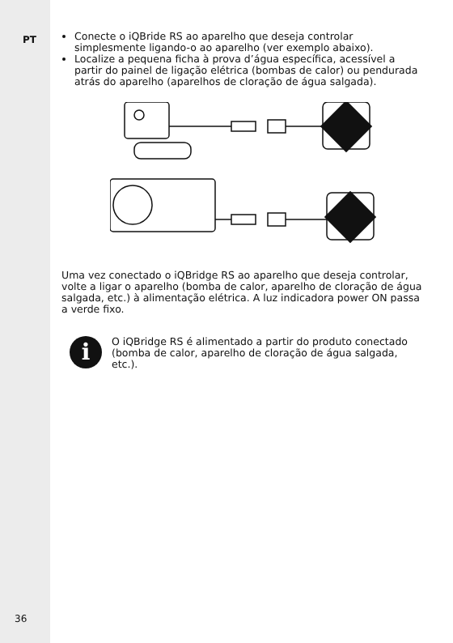PT
36
Conecte o iQBride RS ao aparelho que deseja controlar simplesmente ligando-o ao aparelho (ver exemplo abaixo).
Localize a pequena ficha à prova d’água específica, acessível a partir do painel de ligação elétrica (bombas de calor) ou pendurada atrás do aparelho (aparelhos de cloração de água salgada).
Uma vez conectado o iQBridge RS ao aparelho que deseja controlar, volte a ligar o aparelho (bomba de calor, aparelho de cloração de água salgada, etc.) à alimentação elétrica. A luz indicadora power ON passa a verde fixo.
i
O iQBridge RS é alimentado a partir do produto conectado (bomba de calor, aparelho de cloração de água salgada, etc.).